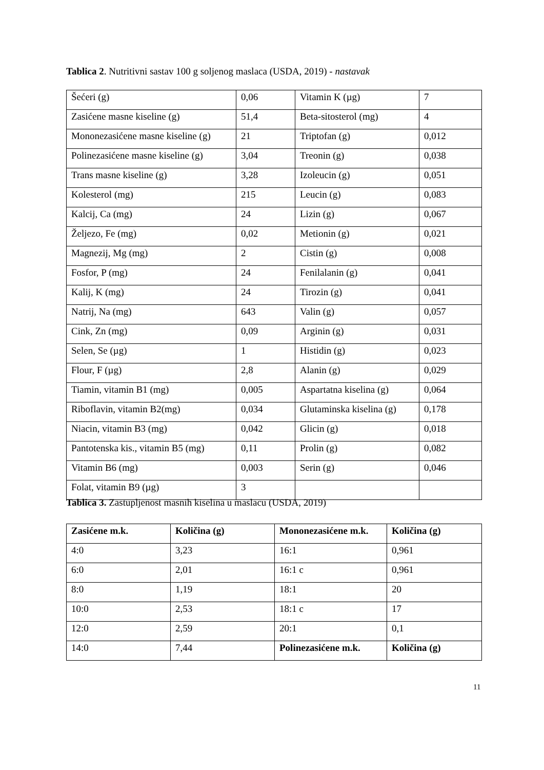Tablica 2. Nutritivni sastav 100 g soljenog maslaca (USDA, 2019) - nastavak
| Šećeri (g) | 0,06 | Vitamin K (µg) | 7 |
| Zasićene masne kiseline (g) | 51,4 | Beta-sitosterol (mg) | 4 |
| Mononezasićene masne kiseline (g) | 21 | Triptofan (g) | 0,012 |
| Polinezasićene masne kiseline (g) | 3,04 | Treonin (g) | 0,038 |
| Trans masne kiseline (g) | 3,28 | Izoleucin (g) | 0,051 |
| Kolesterol (mg) | 215 | Leucin (g) | 0,083 |
| Kalcij, Ca (mg) | 24 | Lizin (g) | 0,067 |
| Željezo, Fe (mg) | 0,02 | Metionin (g) | 0,021 |
| Magnezij, Mg (mg) | 2 | Cistin (g) | 0,008 |
| Fosfor, P (mg) | 24 | Fenilalanin (g) | 0,041 |
| Kalij, K (mg) | 24 | Tirozin (g) | 0,041 |
| Natrij, Na (mg) | 643 | Valin (g) | 0,057 |
| Cink, Zn (mg) | 0,09 | Arginin (g) | 0,031 |
| Selen, Se (µg) | 1 | Histidin (g) | 0,023 |
| Flour, F (µg) | 2,8 | Alanin (g) | 0,029 |
| Tiamin, vitamin B1 (mg) | 0,005 | Aspartatna kiselina (g) | 0,064 |
| Riboflavin, vitamin B2(mg) | 0,034 | Glutaminska kiselina (g) | 0,178 |
| Niacin, vitamin B3 (mg) | 0,042 | Glicin (g) | 0,018 |
| Pantotenska kis., vitamin B5 (mg) | 0,11 | Prolin (g) | 0,082 |
| Vitamin B6 (mg) | 0,003 | Serin (g) | 0,046 |
| Folat, vitamin B9 (µg) | 3 | | |
Tablica 3. Zastupljenost masnih kiselina u maslacu (USDA, 2019)
| Zasićene m.k. | Količina (g) | Mononezasićene m.k. | Količina (g) |
| --- | --- | --- | --- |
| 4:0 | 3,23 | 16:1 | 0,961 |
| 6:0 | 2,01 | 16:1 c | 0,961 |
| 8:0 | 1,19 | 18:1 | 20 |
| 10:0 | 2,53 | 18:1 c | 17 |
| 12:0 | 2,59 | 20:1 | 0,1 |
| 14:0 | 7,44 | Polinezasićene m.k. | Količina (g) |
11